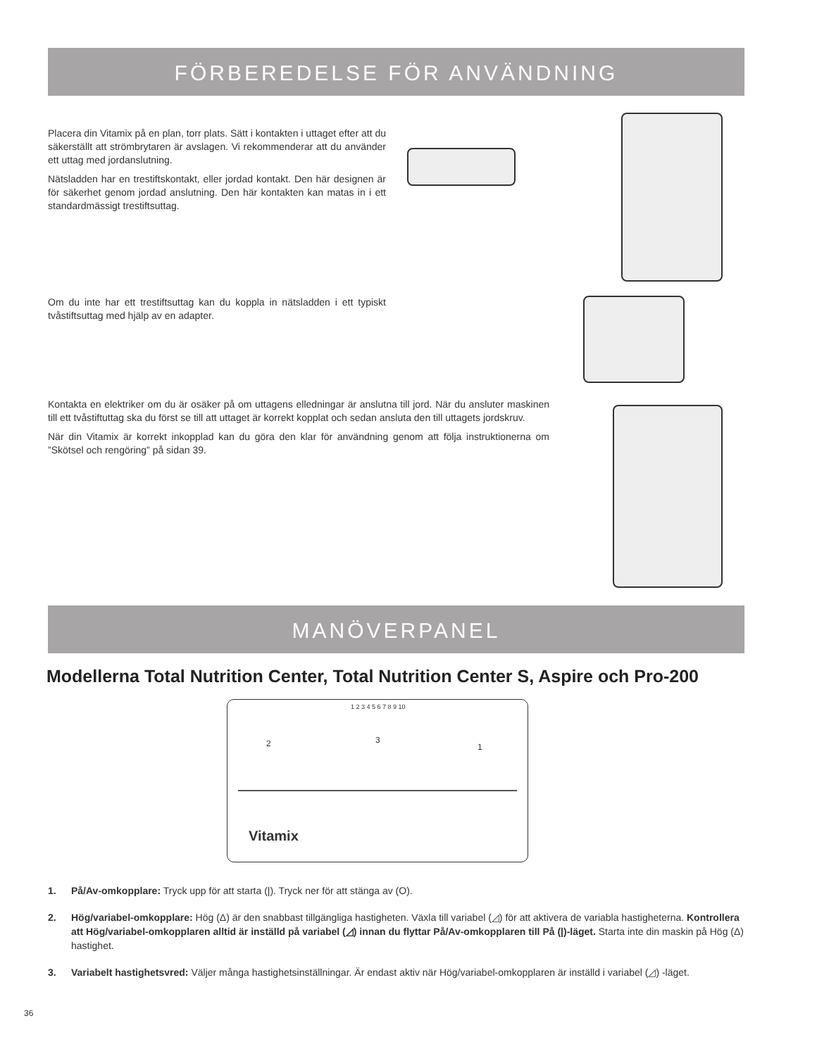FÖRBEREDELSE FÖR ANVÄNDNING
Placera din Vitamix på en plan, torr plats. Sätt i kontakten i uttaget efter att du säkerställt att strömbrytaren är avslagen. Vi rekommenderar att du använder ett uttag med jordanslutning.
Nätsladden har en trestiftskontakt, eller jordad kontakt. Den här designen är för säkerhet genom jordad anslutning. Den här kontakten kan matas in i ett standardmässigt trestiftsuttag.
Om du inte har ett trestiftsuttag kan du koppla in nätsladden i ett typiskt tvåstiftsuttag med hjälp av en adapter.
Kontakta en elektriker om du är osäker på om uttagens elledningar är anslutna till jord. När du ansluter maskinen till ett tvåstiftuttag ska du först se till att uttaget är korrekt kopplat och sedan ansluta den till uttagets jordskruv.
När din Vitamix är korrekt inkopplad kan du göra den klar för användning genom att följa instruktionerna om ”Skötsel och rengöring” på sidan 39.
MANÖVERPANEL
Modellerna Total Nutrition Center, Total Nutrition Center S, Aspire och Pro-200
2 3
1
1 2 3 4 5 6 7 8 9 10
Vitamix
1. På/Av-omkopplare: Tryck upp för att starta (|). Tryck ner för att stänga av (O).
2. Hög/variabel-omkopplare: Hög (Δ) är den snabbast tillgängliga hastigheten. Växla till variabel (◿) för att aktivera de variabla hastigheterna. Kontrollera att Hög/variabel-omkopplaren alltid är inställd på variabel (◿) innan du flyttar På/Av-omkopplaren till På (|)-läget. Starta inte din maskin på Hög (Δ) hastighet.
3. Variabelt hastighetsvred: Väljer många hastighetsinställningar. Är endast aktiv när Hög/variabel-omkopplaren är inställd i variabel (◿) -läget.
36